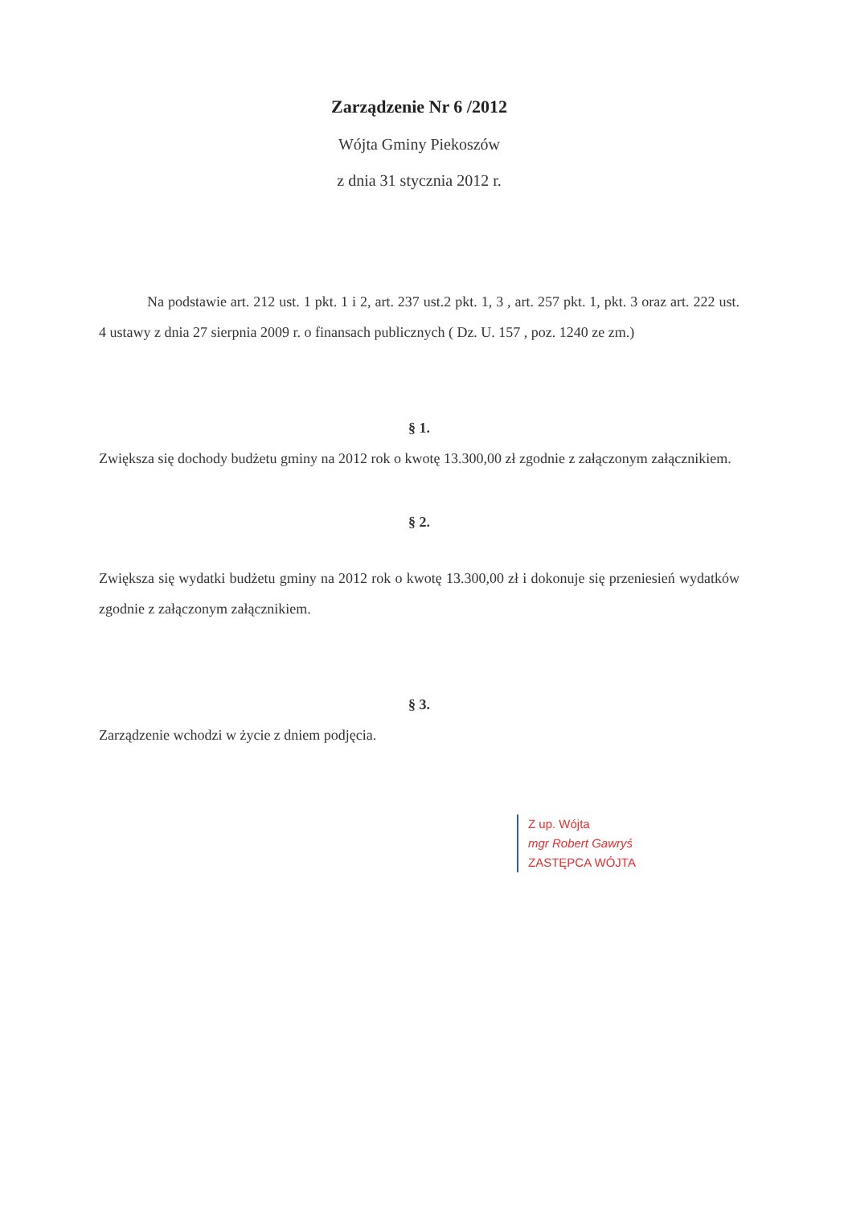Zarządzenie Nr 6 /2012
Wójta Gminy Piekoszów
z dnia 31 stycznia 2012 r.
Na podstawie art. 212 ust. 1 pkt. 1 i 2, art. 237 ust.2 pkt. 1, 3 , art. 257 pkt. 1, pkt. 3 oraz art. 222 ust. 4 ustawy z dnia 27 sierpnia 2009 r. o finansach publicznych ( Dz. U. 157 , poz. 1240 ze zm.)
§ 1.
Zwiększa się dochody budżetu gminy na 2012 rok o kwotę 13.300,00 zł zgodnie z załączonym załącznikiem.
§ 2.
Zwiększa się wydatki budżetu gminy na 2012 rok o kwotę 13.300,00 zł i dokonuje się przeniesień wydatków zgodnie z załączonym załącznikiem.
§ 3.
Zarządzenie wchodzi w życie z dniem podjęcia.
Z up. Wójta
mgr Robert Gawryś
ZASTĘPCA WÓJTA